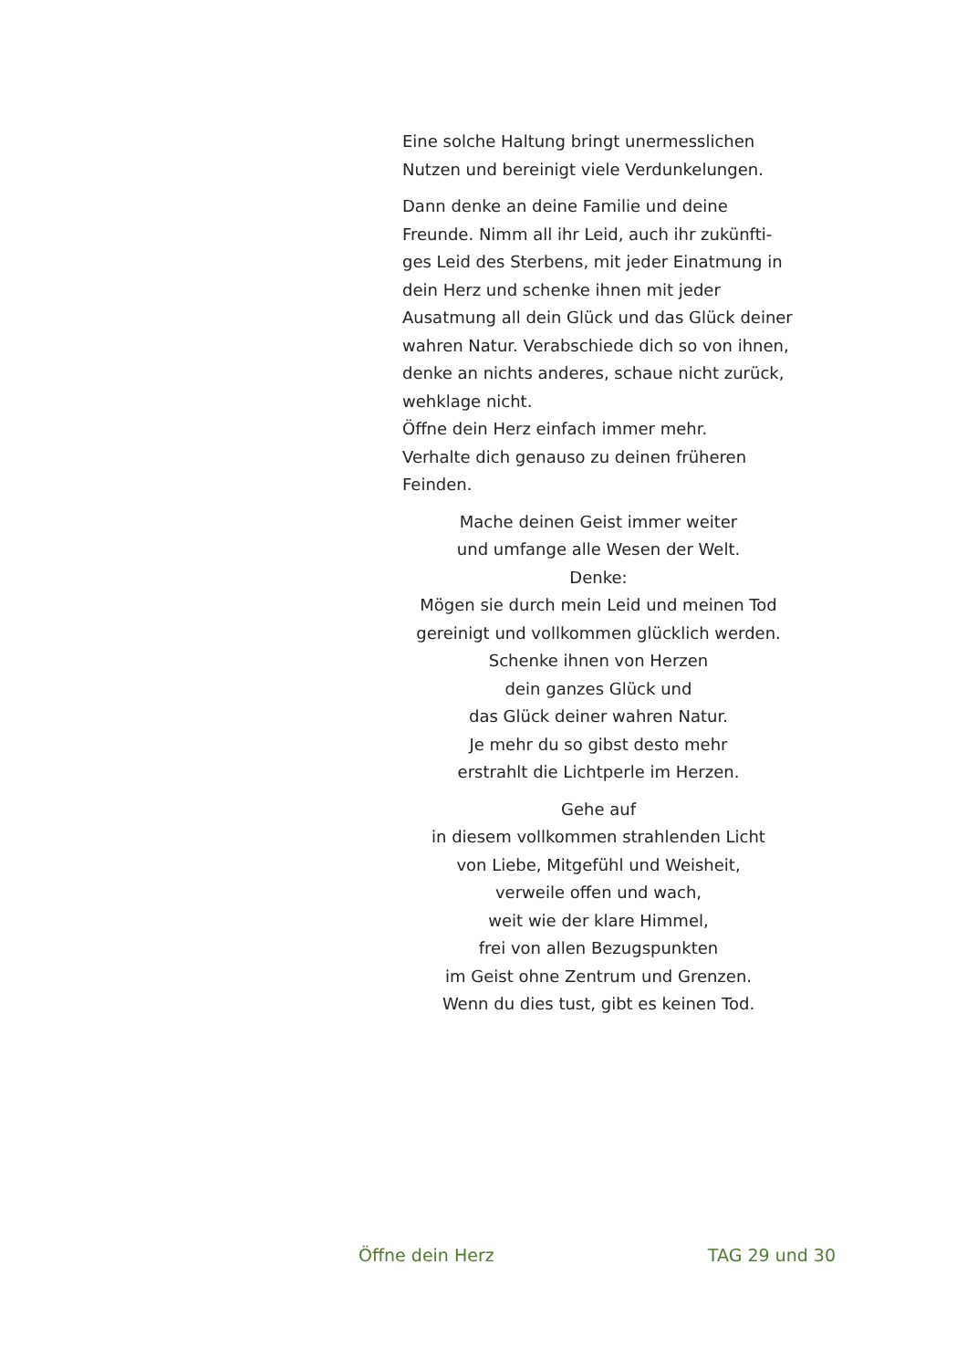Eine solche Haltung bringt unermesslichen Nutzen und bereinigt viele Verdunkelungen.
Dann denke an deine Familie und deine Freunde. Nimm all ihr Leid, auch ihr zukünfti-ges Leid des Sterbens, mit jeder Einatmung in dein Herz und schenke ihnen mit jeder Ausatmung all dein Glück und das Glück deiner wahren Natur. Verabschiede dich so von ihnen, denke an nichts anderes, schaue nicht zurück, wehklage nicht.
Öffne dein Herz einfach immer mehr.
Verhalte dich genauso zu deinen früheren Feinden.
Mache deinen Geist immer weiter
und umfange alle Wesen der Welt.
Denke:
Mögen sie durch mein Leid und meinen Tod
gereinigt und vollkommen glücklich werden.
Schenke ihnen von Herzen
dein ganzes Glück und
das Glück deiner wahren Natur.
Je mehr du so gibst desto mehr
erstrahlt die Lichtperle im Herzen.
Gehe auf
in diesem vollkommen strahlenden Licht
von Liebe, Mitgefühl und Weisheit,
verweile offen und wach,
weit wie der klare Himmel,
frei von allen Bezugspunkten
im Geist ohne Zentrum und Grenzen.
Wenn du dies tust, gibt es keinen Tod.
Öffne dein Herz TAG 29 und 30